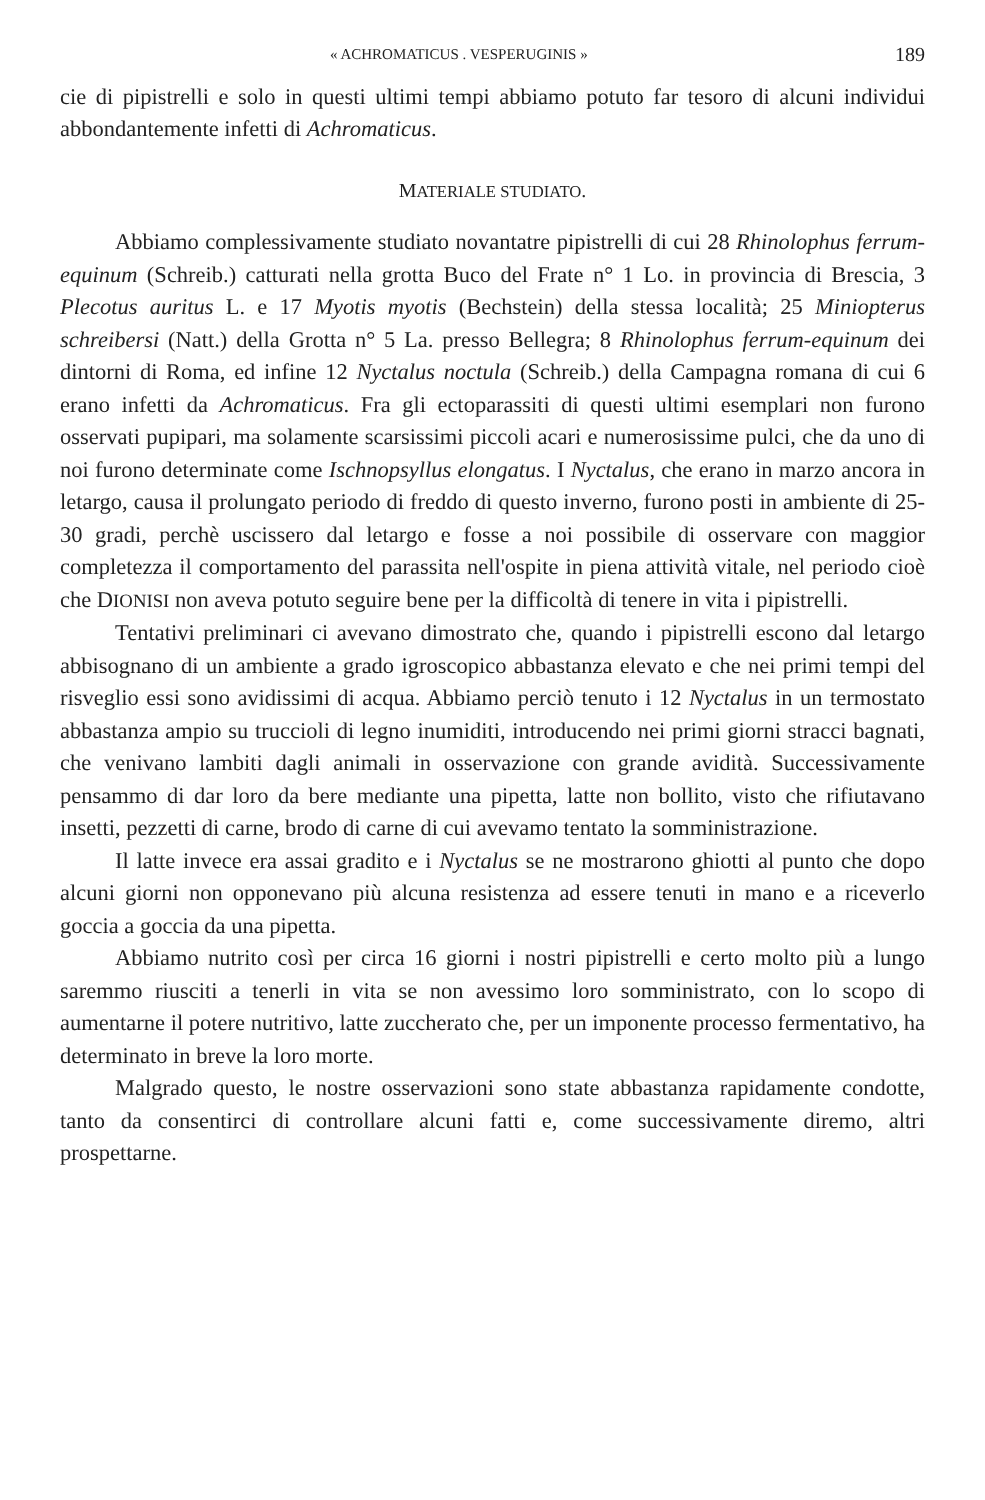« ACHROMATICUS . VESPERUGINIS » 189
cie di pipistrelli e solo in questi ultimi tempi abbiamo potuto far tesoro di alcuni individui abbondantemente infetti di Achromaticus.
MATERIALE STUDIATO.
Abbiamo complessivamente studiato novantatre pipistrelli di cui 28 Rhinolophus ferrum-equinum (Schreib.) catturati nella grotta Buco del Frate n° 1 Lo. in provincia di Brescia, 3 Plecotus auritus L. e 17 Myotis myotis (Bechstein) della stessa località; 25 Miniopterus schreibersi (Natt.) della Grotta n° 5 La. presso Bellegra; 8 Rhinolophus ferrum-equinum dei dintorni di Roma, ed infine 12 Nyctalus noctula (Schreib.) della Campagna romana di cui 6 erano infetti da Achromaticus. Fra gli ectoparassiti di questi ultimi esemplari non furono osservati pupipari, ma solamente scarsissimi piccoli acari e numerosissime pulci, che da uno di noi furono determinate come Ischnopsyllus elongatus. I Nyctalus, che erano in marzo ancora in letargo, causa il prolungato periodo di freddo di questo inverno, furono posti in ambiente di 25-30 gradi, perchè uscissero dal letargo e fosse a noi possibile di osservare con maggior completezza il comportamento del parassita nell'ospite in piena attività vitale, nel periodo cioè che DIONISI non aveva potuto seguire bene per la difficoltà di tenere in vita i pipistrelli.
Tentativi preliminari ci avevano dimostrato che, quando i pipistrelli escono dal letargo abbisognano di un ambiente a grado igroscopico abbastanza elevato e che nei primi tempi del risveglio essi sono avidissimi di acqua. Abbiamo perciò tenuto i 12 Nyctalus in un termostato abbastanza ampio su truccioli di legno inumiditi, introducendo nei primi giorni stracci bagnati, che venivano lambiti dagli animali in osservazione con grande avidità. Successivamente pensammo di dar loro da bere mediante una pipetta, latte non bollito, visto che rifiutavano insetti, pezzetti di carne, brodo di carne di cui avevamo tentato la somministrazione.
Il latte invece era assai gradito e i Nyctalus se ne mostrarono ghiotti al punto che dopo alcuni giorni non opponevano più alcuna resistenza ad essere tenuti in mano e a riceverlo goccia a goccia da una pipetta.
Abbiamo nutrito così per circa 16 giorni i nostri pipistrelli e certo molto più a lungo saremmo riusciti a tenerli in vita se non avessimo loro somministrato, con lo scopo di aumentarne il potere nutritivo, latte zuccherato che, per un imponente processo fermentativo, ha determinato in breve la loro morte.
Malgrado questo, le nostre osservazioni sono state abbastanza rapidamente condotte, tanto da consentirci di controllare alcuni fatti e, come successivamente diremo, altri prospettarne.